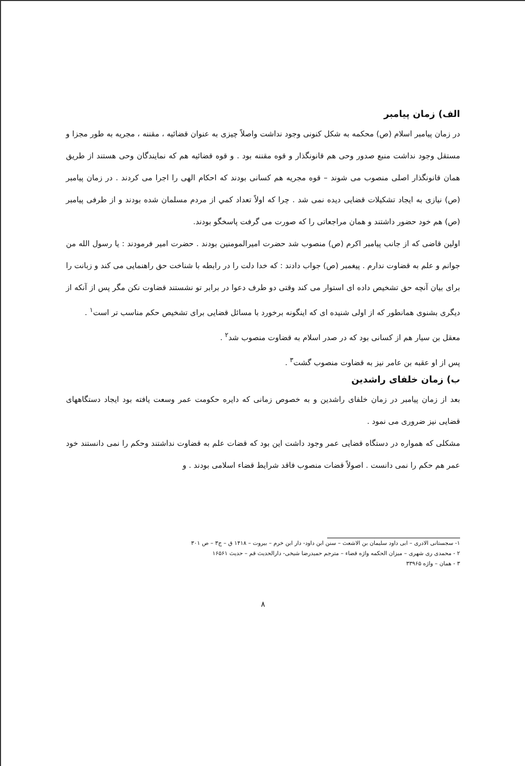الف) زمان پیامبر
در زمان پیامبر اسلام (ص) محکمه به شکل کنونی وجود نداشت واصلاً چیزی به عنوان قضائیه ، مقننه ، مجریه به طور مجزا و مستقل وجود نداشت منبع صدور وحی هم قانونگذار و قوه مقننه بود . و قوه قضائیه هم که نمایندگان وحی هستند از طریق همان قانونگذار اصلی منصوب می شوند – قوه مجریه هم کسانی بودند که احکام الهی را اجرا می کردند . در زمان پیامبر (ص) نیازی به ایجاد تشکیلات قضایی دیده نمی شد . چرا که اولاً تعداد کمي از مردم مسلمان شده بودند و از طرفی پیامبر (ص) هم خود حضور داشتند و همان مراجعاتی را که صورت می گرفت پاسخگو بودند.
اولین قاضی که از جانب پیامبر اکرم (ص) منصوب شد حضرت امیرالمومنین بودند . حضرت امیر فرمودند : یا رسول الله من جوانم و علم به قضاوت ندارم . پیغمبر (ص) جواب دادند : که خدا دلت را در رابطه با شناخت حق راهنمایی می کند و زبانت را برای بیان آنچه حق تشخیص داده ای استوار می کند وقتی دو طرف دعوا در برابر تو نشستند قضاوت نکن مگر پس از آنکه از دیگری بشنوی همانطور که از اولی شنیده ای که اینگونه برخورد با مسائل قضایی برای تشخیص حکم مناسب تر است<sup>۱</sup> .
معقل بن سیار هم از کسانی بود که در صدر اسلام به قضاوت منصوب شد<sup>۲</sup> .
پس از او عقبه بن عامر نیز به قضاوت منصوب گشت<sup>۳</sup> .
ب) زمان خلفای راشدین
بعد از زمان پیامبر در زمان خلفای راشدین و به خصوص زمانی که دایره حکومت عمر وسعت یافته بود ایجاد دستگاههای قضایی نیز ضروری می نمود .
مشکلی که همواره در دستگاه قضایی عمر وجود داشت این بود که قضات علم به قضاوت نداشتند وحکم را نمی دانستند خود عمر هم حکم را نمی دانست . اصولاً قضات منصوب فاقد شرایط قضاء اسلامی بودند . و
۱- سجستانی الادری – ابی داود سلیمان بن الاشعث – سنن ابن داود- دار ابن خرم – بیروت – ۱۴۱۸ ق – ج۳ – ص ۳۰۱
۲ - محمدی ری شهری – میزان الحکمه واژه قضاء – مترجم حمیدرضا شیخی- دارالحدیث قم – حدیث ۱۶۵۶۱
۳ - همان – واژه ۳۳۹۶۵
۸